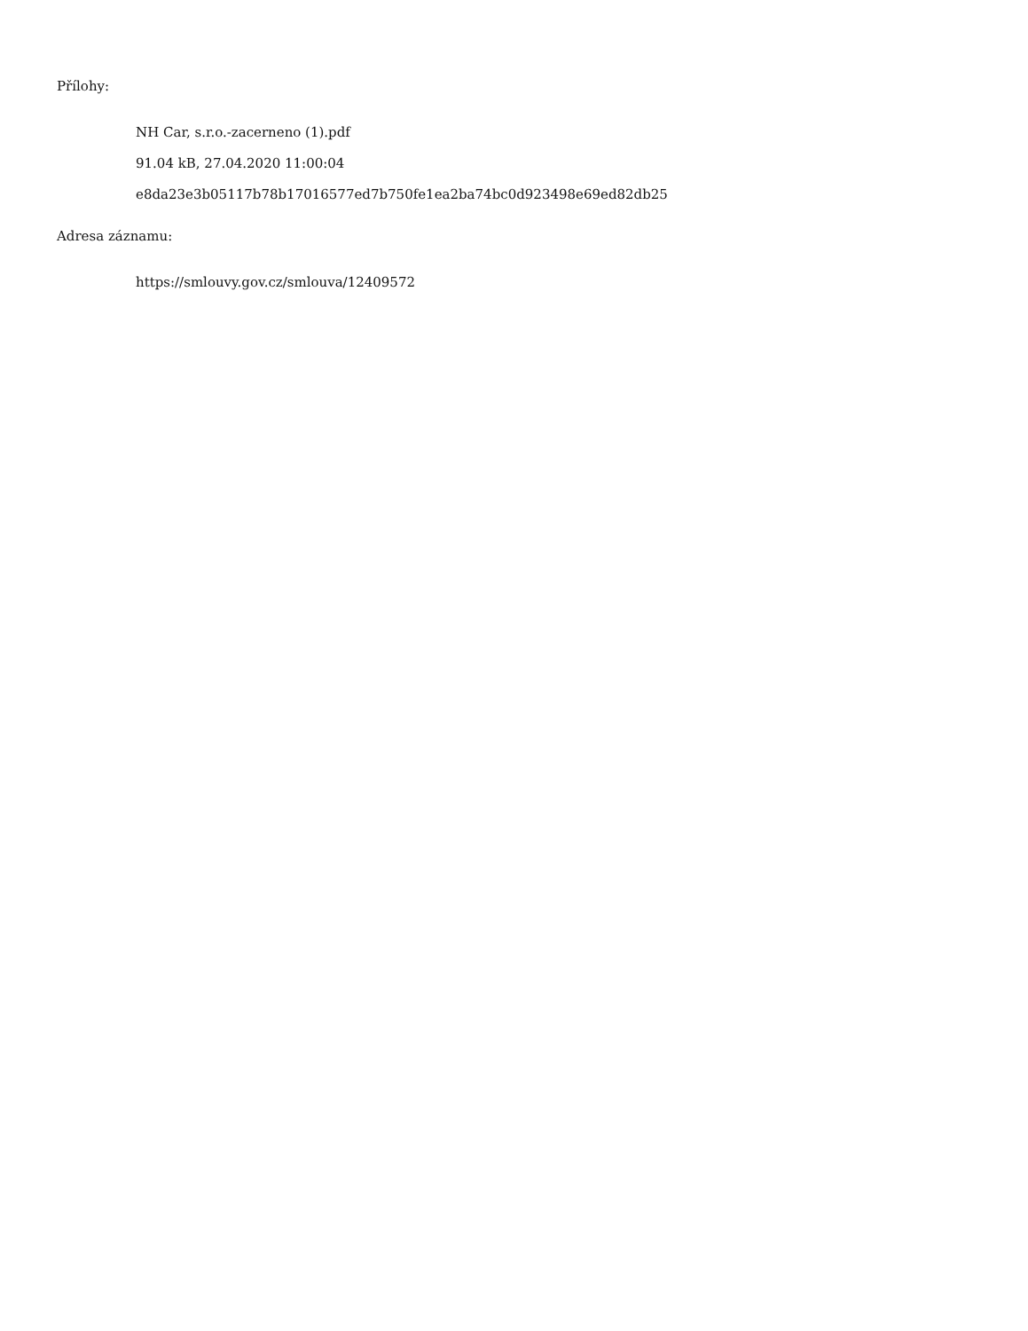Přílohy:
NH Car, s.r.o.-zacerneno (1).pdf
91.04 kB, 27.04.2020 11:00:04
e8da23e3b05117b78b17016577ed7b750fe1ea2ba74bc0d923498e69ed82db25
Adresa záznamu:
https://smlouvy.gov.cz/smlouva/12409572